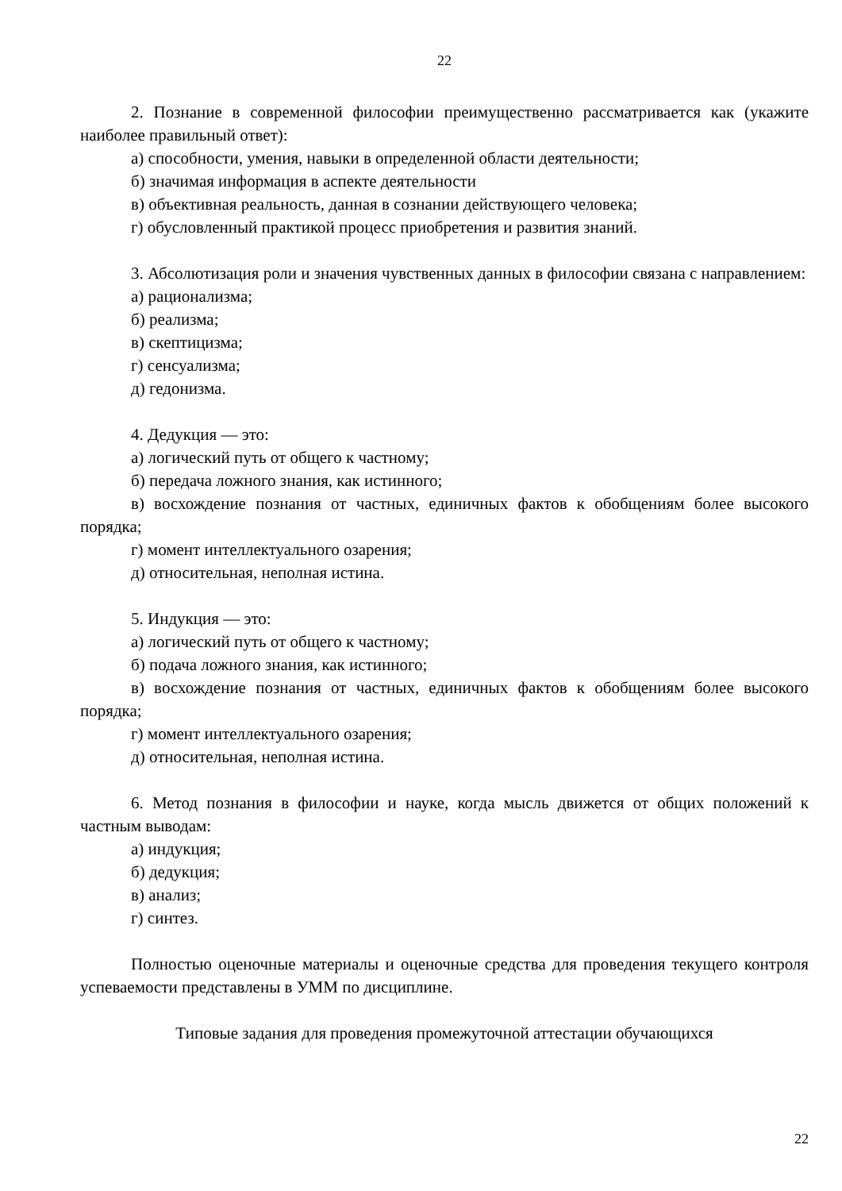22
2. Познание в современной философии преимущественно рассматривается как (укажите наиболее правильный ответ):
а) способности, умения, навыки в определенной области деятельности;
б) значимая информация в аспекте деятельности
в) объективная реальность, данная в сознании действующего человека;
г) обусловленный практикой процесс приобретения и развития знаний.
3. Абсолютизация роли и значения чувственных данных в философии связана с направлением:
а) рационализма;
б) реализма;
в) скептицизма;
г) сенсуализма;
д) гедонизма.
4. Дедукция — это:
а) логический путь от общего к частному;
б) передача ложного знания, как истинного;
в) восхождение познания от частных, единичных фактов к обобщениям более высокого порядка;
г) момент интеллектуального озарения;
д) относительная, неполная истина.
5. Индукция — это:
а) логический путь от общего к частному;
б) подача ложного знания, как истинного;
в) восхождение познания от частных, единичных фактов к обобщениям более высокого порядка;
г) момент интеллектуального озарения;
д) относительная, неполная истина.
6. Метод познания в философии и науке, когда мысль движется от общих положений к частным выводам:
а) индукция;
б) дедукция;
в) анализ;
г) синтез.
Полностью оценочные материалы и оценочные средства для проведения текущего контроля успеваемости представлены в УММ по дисциплине.
Типовые задания для проведения промежуточной аттестации обучающихся
22